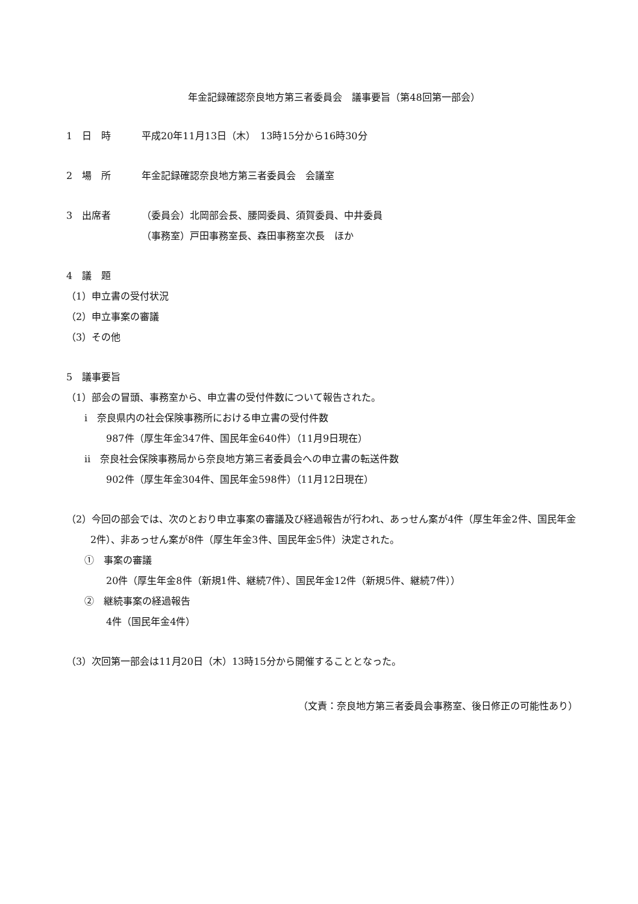年金記録確認奈良地方第三者委員会　議事要旨（第48回第一部会）
1　日　時 平成20年11月13日（木）　13時15分から16時30分
2　場　所 年金記録確認奈良地方第三者委員会　会議室
3　出席者 （委員会）北岡部会長、腰岡委員、須賀委員、中井委員
（事務室）戸田事務室長、森田事務室次長　ほか
4　議　題
（1）申立書の受付状況
（2）申立事案の審議
（3）その他
5　議事要旨
（1）部会の冒頭、事務室から、申立書の受付件数について報告された。
ⅰ　奈良県内の社会保険事務所における申立書の受付件数
987件（厚生年金347件、国民年金640件）（11月9日現在）
ⅱ　奈良社会保険事務局から奈良地方第三者委員会への申立書の転送件数
902件（厚生年金304件、国民年金598件）（11月12日現在）
（2）今回の部会では、次のとおり申立事案の審議及び経過報告が行われ、あっせん案が4件（厚生年金2件、国民年金2件）、非あっせん案が8件（厚生年金3件、国民年金5件）決定された。
①　事案の審議
20件（厚生年金8件（新規1件、継続7件）、国民年金12件（新規5件、継続7件））
②　継続事案の経過報告
4件（国民年金4件）
（3）次回第一部会は11月20日（木）13時15分から開催することとなった。
（文責：奈良地方第三者委員会事務室、後日修正の可能性あり）